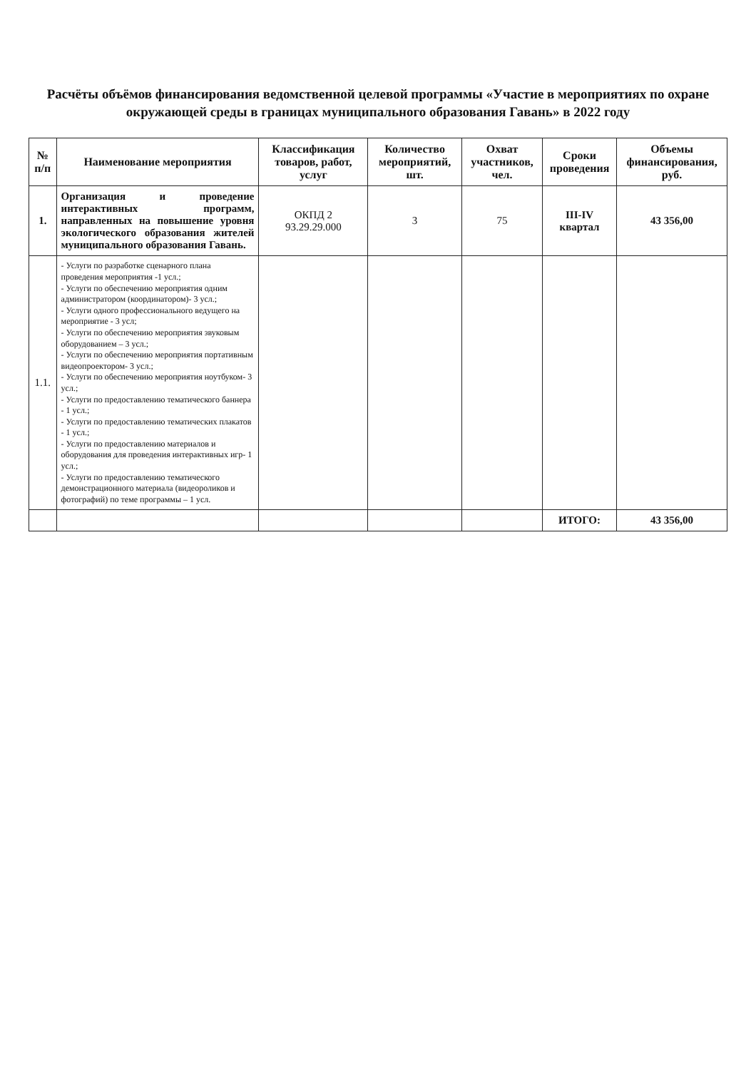Расчёты объёмов финансирования ведомственной целевой программы «Участие в мероприятиях по охране окружающей среды в границах муниципального образования Гавань» в 2022 году
| № п/п | Наименование мероприятия | Классификация товаров, работ, услуг | Количество мероприятий, шт. | Охват участников, чел. | Сроки проведения | Объемы финансирования, руб. |
| --- | --- | --- | --- | --- | --- | --- |
| 1. | Организация и проведение интерактивных программ, направленных на повышение уровня экологического образования жителей муниципального образования Гавань. | ОКПД 2 93.29.29.000 | 3 | 75 | III-IV квартал | 43 356,00 |
| 1.1. | - Услуги по разработке сценарного плана проведения мероприятия -1 усл.; - Услуги по обеспечению мероприятия одним администратором (координатором)- 3 усл.; - Услуги одного профессионального ведущего на мероприятие - 3 усл; - Услуги по обеспечению мероприятия звуковым оборудованием – 3 усл.; - Услуги по обеспечению мероприятия портативным видеопроектором- 3 усл.; - Услуги по обеспечению мероприятия ноутбуком- 3 усл.; - Услуги по предоставлению тематического баннера - 1 усл.; - Услуги по предоставлению тематических плакатов - 1 усл.; - Услуги по предоставлению материалов и оборудования для проведения интерактивных игр- 1 усл.; - Услуги по предоставлению тематического демонстрационного материала (видеороликов и фотографий) по теме программы – 1 усл. | | | | | |
| | | | | | ИТОГО: | 43 356,00 |